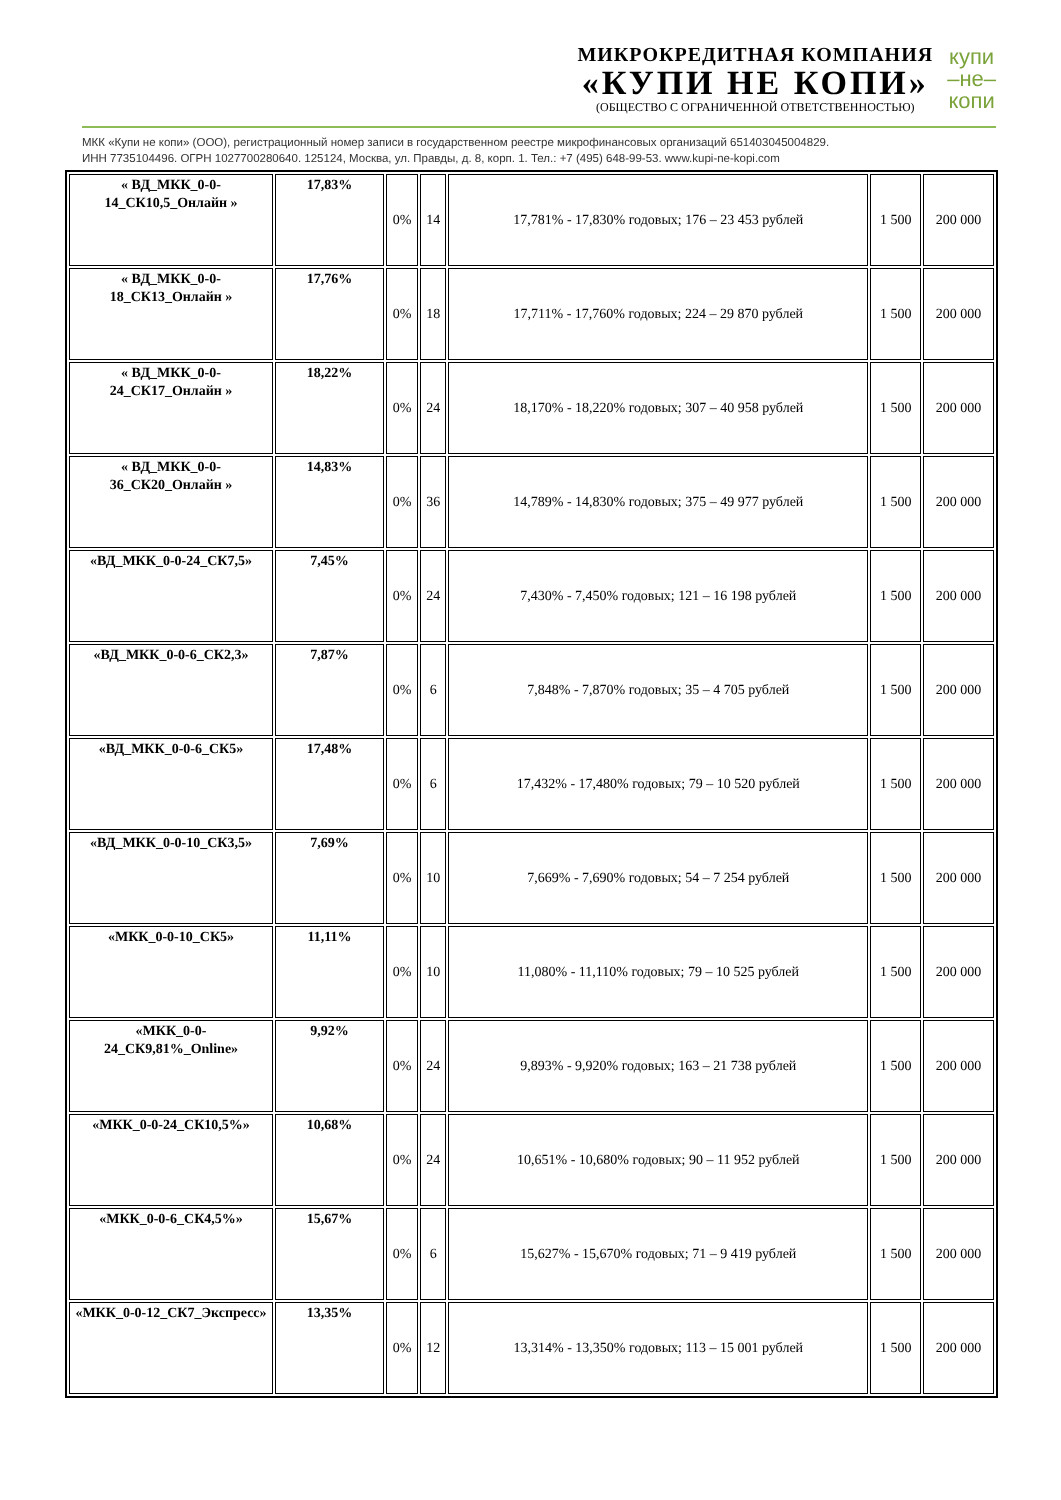МИКРОКРЕДИТНАЯ КОМПАНИЯ
«КУПИ НЕ КОПИ»
(ОБЩЕСТВО С ОГРАНИЧЕННОЙ ОТВЕТСТВЕННОСТЬЮ)
купи
–не–
копи
МКК «Купи не копи» (ООО), регистрационный номер записи в государственном реестре микрофинансовых организаций 651403045004829.
ИНН 7735104496. ОГРН 1027700280640. 125124, Москва, ул. Правды, д. 8, корп. 1. Тел.: +7 (495) 648-99-53. www.kupi-ne-kopi.com
| « ВД_МКК_0-0-14_СК10,5_Онлайн » | 17,83% | 0% | 14 | 17,781% - 17,830% годовых; 176 – 23 453 рублей | 1 500 | 200 000 |
| « ВД_МКК_0-0-18_СК13_Онлайн » | 17,76% | 0% | 18 | 17,711% - 17,760% годовых; 224 – 29 870 рублей | 1 500 | 200 000 |
| « ВД_МКК_0-0-24_СК17_Онлайн » | 18,22% | 0% | 24 | 18,170% - 18,220% годовых; 307 – 40 958 рублей | 1 500 | 200 000 |
| « ВД_МКК_0-0-36_СК20_Онлайн » | 14,83% | 0% | 36 | 14,789% - 14,830% годовых; 375 – 49 977 рублей | 1 500 | 200 000 |
| «ВД_МКК_0-0-24_СК7,5» | 7,45% | 0% | 24 | 7,430% - 7,450% годовых; 121 – 16 198 рублей | 1 500 | 200 000 |
| «ВД_МКК_0-0-6_СК2,3» | 7,87% | 0% | 6 | 7,848% - 7,870% годовых; 35 – 4 705 рублей | 1 500 | 200 000 |
| «ВД_МКК_0-0-6_СК5» | 17,48% | 0% | 6 | 17,432% - 17,480% годовых; 79 – 10 520 рублей | 1 500 | 200 000 |
| «ВД_МКК_0-0-10_СК3,5» | 7,69% | 0% | 10 | 7,669% - 7,690% годовых; 54 – 7 254 рублей | 1 500 | 200 000 |
| «МКК_0-0-10_СК5» | 11,11% | 0% | 10 | 11,080% - 11,110% годовых; 79 – 10 525 рублей | 1 500 | 200 000 |
| «МКК_0-0-24_СК9,81%_Online» | 9,92% | 0% | 24 | 9,893% - 9,920% годовых; 163 – 21 738 рублей | 1 500 | 200 000 |
| «МКК_0-0-24_СК10,5%» | 10,68% | 0% | 24 | 10,651% - 10,680% годовых; 90 – 11 952 рублей | 1 500 | 200 000 |
| «МКК_0-0-6_СК4,5%» | 15,67% | 0% | 6 | 15,627% - 15,670% годовых; 71 – 9 419 рублей | 1 500 | 200 000 |
| «МКК_0-0-12_СК7_Экспресс» | 13,35% | 0% | 12 | 13,314% - 13,350% годовых; 113 – 15 001 рублей | 1 500 | 200 000 |